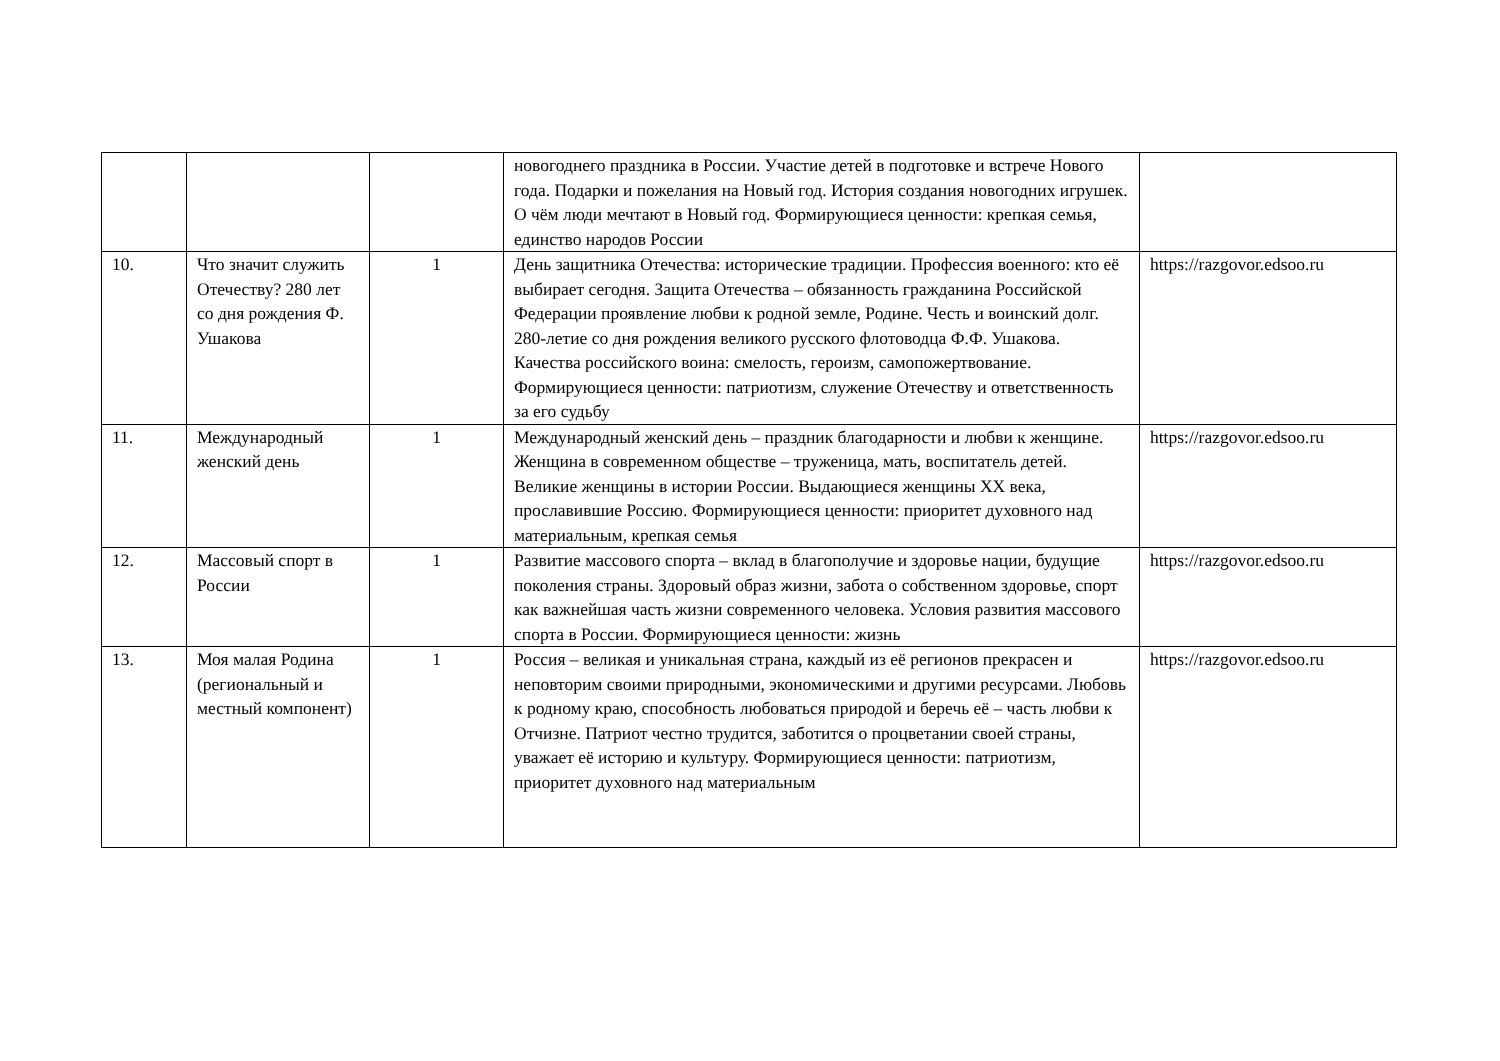| | | | новогоднего праздника в России. Участие детей в подготовке и встрече Нового года. Подарки и пожелания на Новый год. История создания новогодних игрушек. О чём люди мечтают в Новый год. Формирующиеся ценности: крепкая семья, единство народов России | |
| 10. | Что значит служить Отечеству? 280 лет со дня рождения Ф. Ушакова | 1 | День защитника Отечества: исторические традиции. Профессия военного: кто её выбирает сегодня. Защита Отечества – обязанность гражданина Российской Федерации проявление любви к родной земле, Родине. Честь и воинский долг. 280-летие со дня рождения великого русского флотоводца Ф.Ф. Ушакова. Качества российского воина: смелость, героизм, самопожертвование. Формирующиеся ценности: патриотизм, служение Отечеству и ответственность за его судьбу | https://razgovor.edsoo.ru |
| 11. | Международный женский день | 1 | Международный женский день – праздник благодарности и любви к женщине. Женщина в современном обществе – труженица, мать, воспитатель детей. Великие женщины в истории России. Выдающиеся женщины XX века, прославившие Россию. Формирующиеся ценности: приоритет духовного над материальным, крепкая семья | https://razgovor.edsoo.ru |
| 12. | Массовый спорт в России | 1 | Развитие массового спорта – вклад в благополучие и здоровье нации, будущие поколения страны. Здоровый образ жизни, забота о собственном здоровье, спорт как важнейшая часть жизни современного человека. Условия развития массового спорта в России. Формирующиеся ценности: жизнь | https://razgovor.edsoo.ru |
| 13. | Моя малая Родина (региональный и местный компонент) | 1 | Россия – великая и уникальная страна, каждый из её регионов прекрасен и неповторим своими природными, экономическими и другими ресурсами. Любовь к родному краю, способность любоваться природой и беречь её – часть любви к Отчизне. Патриот честно трудится, заботится о процветании своей страны, уважает её историю и культуру. Формирующиеся ценности: патриотизм, приоритет духовного над материальным | https://razgovor.edsoo.ru |